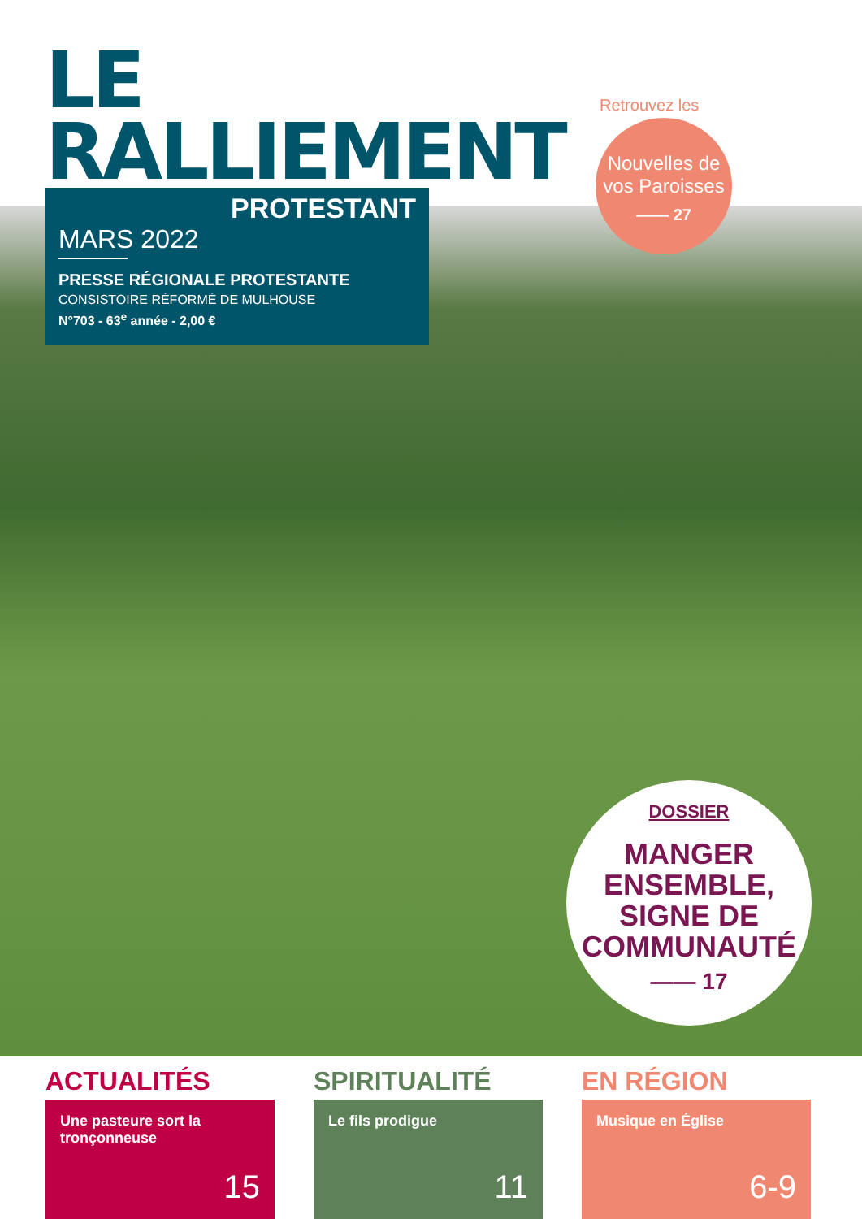LE
RALLIEMENT
PROTESTANT
MARS 2022
PRESSE RÉGIONALE PROTESTANTE
CONSISTOIRE RÉFORMÉ DE MULHOUSE
N°703 - 63<sup>e</sup> année - 2,00 €
Retrouvez les
Nouvelles de
vos Paroisses
—— 27
DOSSIER
MANGER
ENSEMBLE,
SIGNE DE
COMMUNAUTÉ
—— 17
ACTUALITÉS
Une pasteure sort la tronçonneuse
15
SPIRITUALITÉ
Le fils prodigue
11
EN RÉGION
Musique en Église
6-9